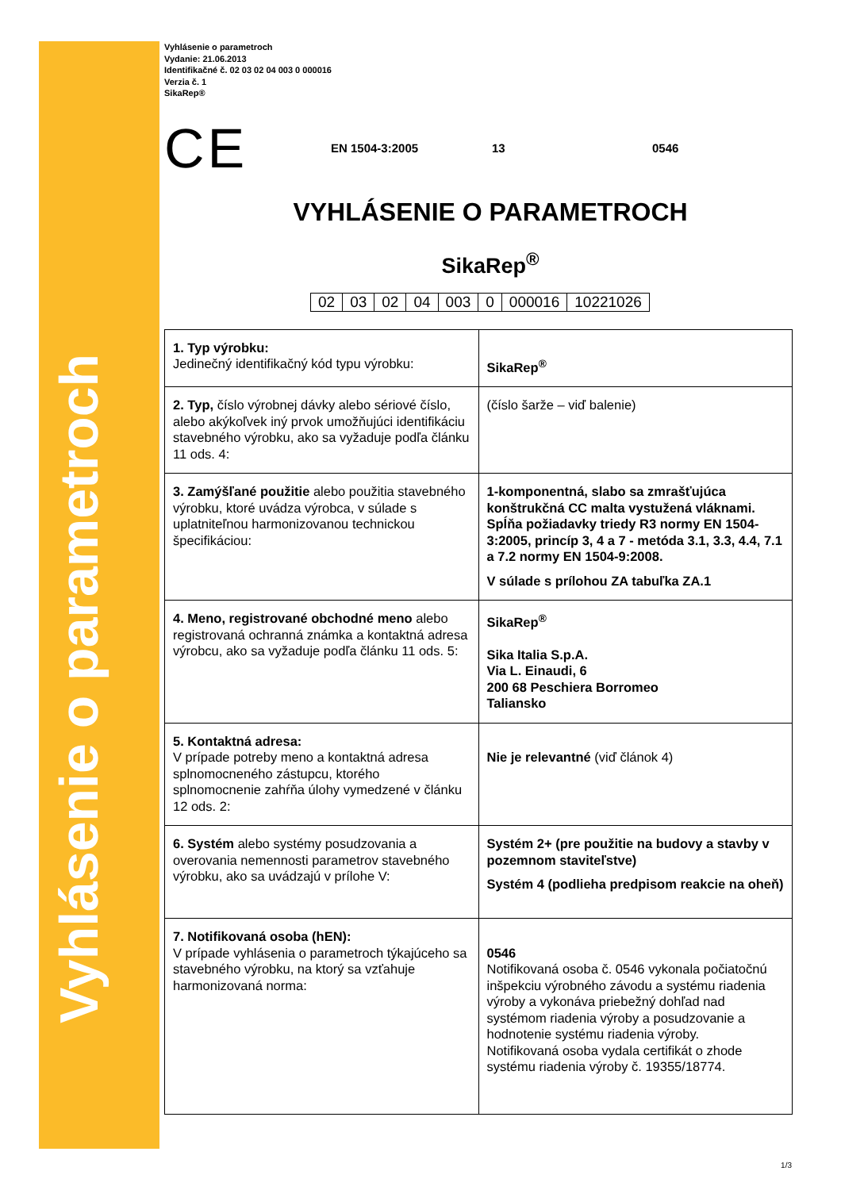Vyhlásenie o parametroch
Vyhlásenie o parametroch
Vydanie: 21.06.2013
Identifikačné č. 02 03 02 04 003 0 000016
Verzia č. 1
SikaRep®
CE EN 1504-3:2005 13 0546
VYHLÁSENIE O PARAMETROCH
SikaRep<sup>®</sup>
| 02 | 03 | 02 | 04 | 003 | 0 | 000016 | 10221026 |
| 1. Typ výrobku: Jedinečný identifikačný kód typu výrobku: | SikaRep<sup>®</sup> |
| 2. Typ, číslo výrobnej dávky alebo sériové číslo, alebo akýkoľvek iný prvok umožňujúci identifikáciu stavebného výrobku, ako sa vyžaduje podľa článku 11 ods. 4: | (číslo šarže – viď balenie) |
| 3. Zamýšľané použitie alebo použitia stavebného výrobku, ktoré uvádza výrobca, v súlade s uplatniteľnou harmonizovanou technickou špecifikáciou: | 1-komponentná, slabo sa zmrašťujúca konštrukčná CC malta vystužená vláknami. Spĺňa požiadavky triedy R3 normy EN 1504-3:2005, princíp 3, 4 a 7 - metóda 3.1, 3.3, 4.4, 7.1 a 7.2 normy EN 1504-9:2008. V súlade s prílohou ZA tabuľka ZA.1 |
| 4. Meno, registrované obchodné meno alebo registrovaná ochranná známka a kontaktná adresa výrobcu, ako sa vyžaduje podľa článku 11 ods. 5: | SikaRep<sup>®</sup> Sika Italia S.p.A. Via L. Einaudi, 6 200 68 Peschiera Borromeo Taliansko |
| 5. Kontaktná adresa: V prípade potreby meno a kontaktná adresa splnomocneného zástupcu, ktorého splnomocnenie zahŕňa úlohy vymedzené v článku 12 ods. 2: | Nie je relevantné (viď článok 4) |
| 6. Systém alebo systémy posudzovania a overovania nemennosti parametrov stavebného výrobku, ako sa uvádzajú v prílohe V: | Systém 2+ (pre použitie na budovy a stavby v pozemnom staviteľstve) Systém 4 (podlieha predpisom reakcie na oheň) |
| 7. Notifikovaná osoba (hEN): V prípade vyhlásenia o parametroch týkajúceho sa stavebného výrobku, na ktorý sa vzťahuje harmonizovaná norma: | 0546 Notifikovaná osoba č. 0546 vykonala počiatočnú inšpekciu výrobného závodu a systému riadenia výroby a vykonáva priebežný dohľad nad systémom riadenia výroby a posudzovanie a hodnotenie systému riadenia výroby. Notifikovaná osoba vydala certifikát o zhode systému riadenia výroby č. 19355/18774. |
1/3